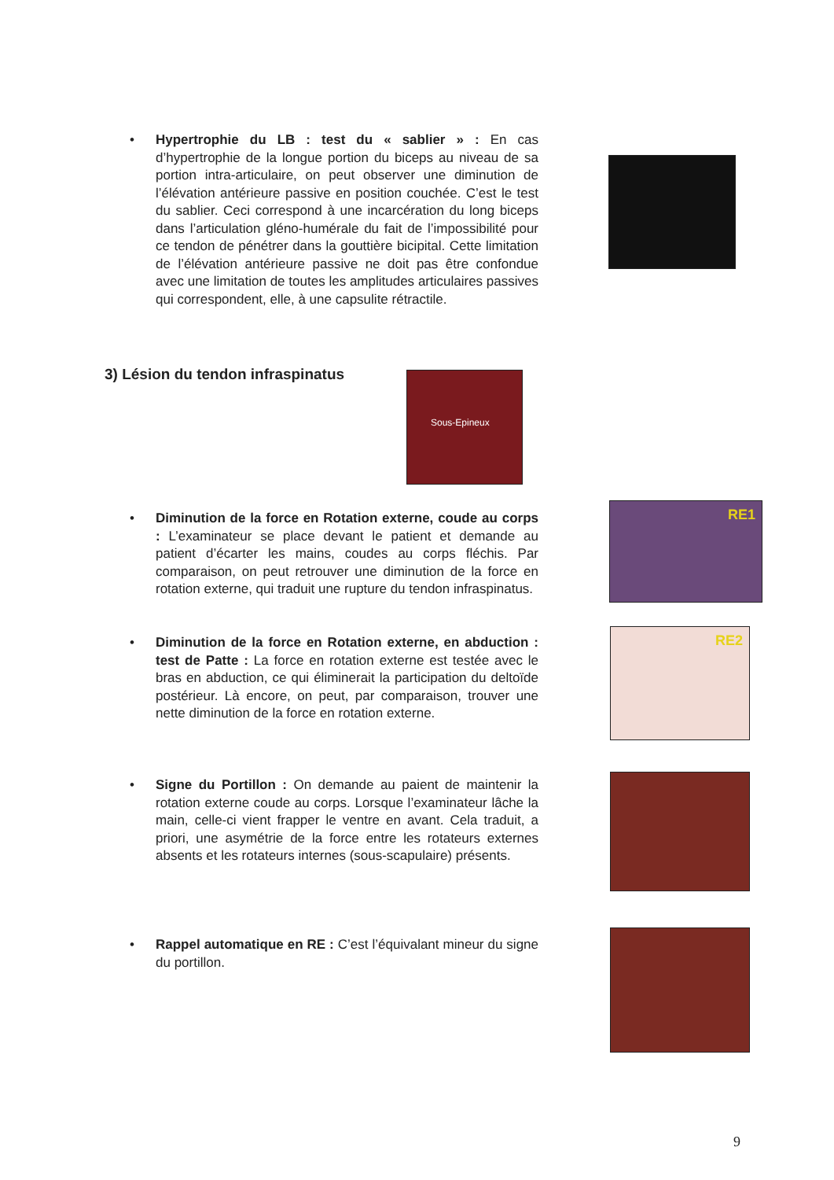• Hypertrophie du LB : test du « sablier » : En cas d’hypertrophie de la longue portion du biceps au niveau de sa portion intra-articulaire, on peut observer une diminution de l’élévation antérieure passive en position couchée. C’est le test du sablier. Ceci correspond à une incarcération du long biceps dans l’articulation gléno-humérale du fait de l’impossibilité pour ce tendon de pénétrer dans la gouttière bicipital. Cette limitation de l’élévation antérieure passive ne doit pas être confondue avec une limitation de toutes les amplitudes articulaires passives qui correspondent, elle, à une capsulite rétractile.
3) Lésion du tendon infraspinatus
Sous-Epineux
• Diminution de la force en Rotation externe, coude au corps : L’examinateur se place devant le patient et demande au patient d’écarter les mains, coudes au corps fléchis. Par comparaison, on peut retrouver une diminution de la force en rotation externe, qui traduit une rupture du tendon infraspinatus.
RE1
• Diminution de la force en Rotation externe, en abduction : test de Patte : La force en rotation externe est testée avec le bras en abduction, ce qui éliminerait la participation du deltoïde postérieur. Là encore, on peut, par comparaison, trouver une nette diminution de la force en rotation externe.
RE2
• Signe du Portillon : On demande au paient de maintenir la rotation externe coude au corps. Lorsque l’examinateur lâche la main, celle-ci vient frapper le ventre en avant. Cela traduit, a priori, une asymétrie de la force entre les rotateurs externes absents et les rotateurs internes (sous-scapulaire) présents.
• Rappel automatique en RE : C’est l’équivalant mineur du signe du portillon.
9